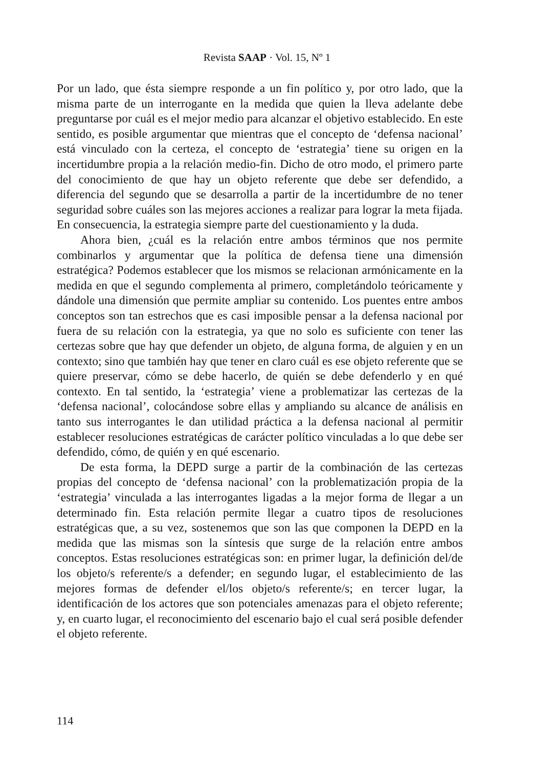Revista SAAP · Vol. 15, Nº 1
Por un lado, que ésta siempre responde a un fin político y, por otro lado, que la misma parte de un interrogante en la medida que quien la lleva adelante debe preguntarse por cuál es el mejor medio para alcanzar el objetivo establecido. En este sentido, es posible argumentar que mientras que el concepto de ‘defensa nacional’ está vinculado con la certeza, el concepto de ‘estrategia’ tiene su origen en la incertidumbre propia a la relación medio-fin. Dicho de otro modo, el primero parte del conocimiento de que hay un objeto referente que debe ser defendido, a diferencia del segundo que se desarrolla a partir de la incertidumbre de no tener seguridad sobre cuáles son las mejores acciones a realizar para lograr la meta fijada. En consecuencia, la estrategia siempre parte del cuestionamiento y la duda.
Ahora bien, ¿cuál es la relación entre ambos términos que nos permite combinarlos y argumentar que la política de defensa tiene una dimensión estratégica? Podemos establecer que los mismos se relacionan armónicamente en la medida en que el segundo complementa al primero, completándolo teóricamente y dándole una dimensión que permite ampliar su contenido. Los puentes entre ambos conceptos son tan estrechos que es casi imposible pensar a la defensa nacional por fuera de su relación con la estrategia, ya que no solo es suficiente con tener las certezas sobre que hay que defender un objeto, de alguna forma, de alguien y en un contexto; sino que también hay que tener en claro cuál es ese objeto referente que se quiere preservar, cómo se debe hacerlo, de quién se debe defenderlo y en qué contexto. En tal sentido, la ‘estrategia’ viene a problematizar las certezas de la ‘defensa nacional’, colocándose sobre ellas y ampliando su alcance de análisis en tanto sus interrogantes le dan utilidad práctica a la defensa nacional al permitir establecer resoluciones estratégicas de carácter político vinculadas a lo que debe ser defendido, cómo, de quién y en qué escenario.
De esta forma, la DEPD surge a partir de la combinación de las certezas propias del concepto de ‘defensa nacional’ con la problematización propia de la ‘estrategia’ vinculada a las interrogantes ligadas a la mejor forma de llegar a un determinado fin. Esta relación permite llegar a cuatro tipos de resoluciones estratégicas que, a su vez, sostenemos que son las que componen la DEPD en la medida que las mismas son la síntesis que surge de la relación entre ambos conceptos. Estas resoluciones estratégicas son: en primer lugar, la definición del/de los objeto/s referente/s a defender; en segundo lugar, el establecimiento de las mejores formas de defender el/los objeto/s referente/s; en tercer lugar, la identificación de los actores que son potenciales amenazas para el objeto referente; y, en cuarto lugar, el reconocimiento del escenario bajo el cual será posible defender el objeto referente.
114